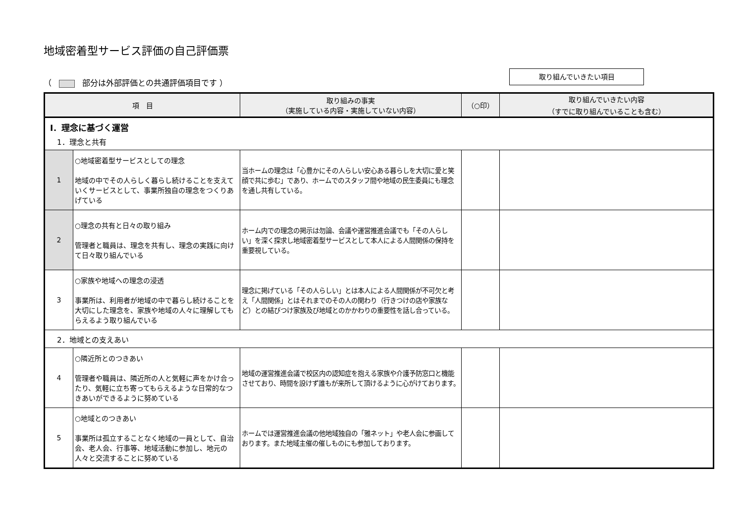地域密着型サービス評価の自己評価票
（ 部分は外部評価との共通評価項目です ）
取り組んでいきたい項目
| 項 目 | | 取り組みの事実 （実施している内容・実施していない内容） | （○印） | 取り組んでいきたい内容 （すでに取り組んでいることも含む） |
| --- | --- | --- | --- | --- |
| Ⅰ．理念に基づく運営 | | | | |
| 1．理念と共有 | | | | |
| 1 | ○地域密着型サービスとしての理念 地域の中でその人らしく暮らし続けることを支えていくサービスとして、事業所独自の理念をつくりあげている | 当ホームの理念は「心豊かにその人らしい安心ある暮らしを大切に愛と笑顔で共に歩む」であり、ホームでのスタッフ間や地域の民生委員にも理念を通し共有している。 | | |
| 2 | ○理念の共有と日々の取り組み 管理者と職員は、理念を共有し、理念の実践に向けて日々取り組んでいる | ホーム内での理念の掲示は勿論、会議や運営推進会議でも「その人らしい」を深く探求し地域密着型サービスとして本人による人間関係の保持を重要視している。 | | |
| 3 | ○家族や地域への理念の浸透 事業所は、利用者が地域の中で暮らし続けることを大切にした理念を、家族や地域の人々に理解してもらえるよう取り組んでいる | 理念に掲げている「その人らしい」とは本人による人間関係が不可欠と考え「人間関係」とはそれまでのその人の関わり（行きつけの店や家族など）との結びつけ家族及び地域とのかかわりの重要性を話し合っている。 | | |
| 2．地域との支えあい | | | | |
| 4 | ○隣近所とのつきあい 管理者や職員は、隣近所の人と気軽に声をかけ合ったり、気軽に立ち寄ってもらえるような日常的なつきあいができるように努めている | 地域の運営推進会議で校区内の認知症を抱える家族や介護予防窓口と機能させており、時間を設けず誰もが来所して頂けるように心がけております。 | | |
| 5 | ○地域とのつきあい 事業所は孤立することなく地域の一員として、自治会、老人会、行事等、地域活動に参加し、地元の人々と交流することに努めている | ホームでは運営推進会議の他地域独自の「雅ネット」や老人会に参画しております。また地域主催の催しものにも参加しております。 | | |